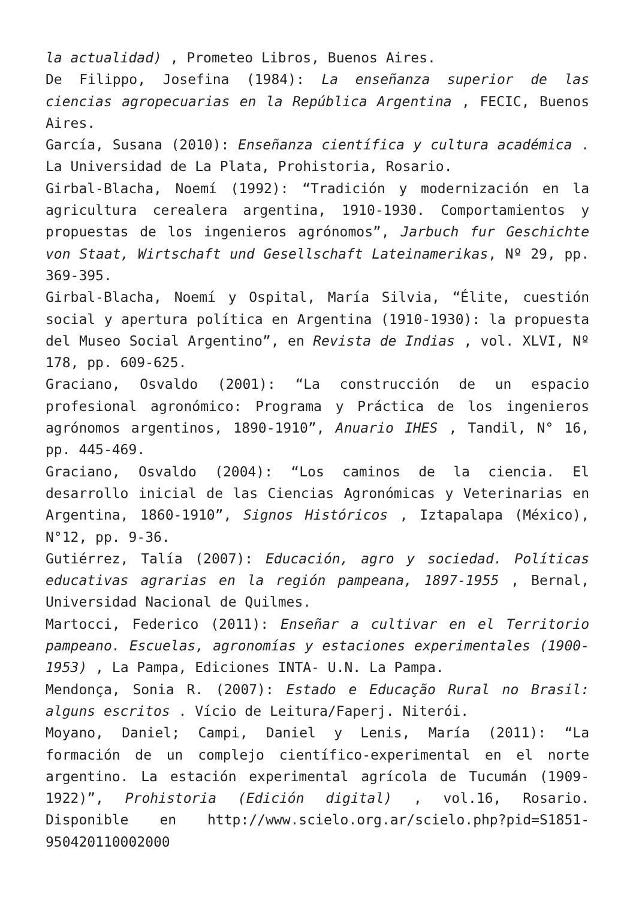la actualidad) , Prometeo Libros, Buenos Aires.
De Filippo, Josefina (1984): La enseñanza superior de las ciencias agropecuarias en la República Argentina , FECIC, Buenos Aires.
García, Susana (2010): Enseñanza científica y cultura académica . La Universidad de La Plata, Prohistoria, Rosario.
Girbal-Blacha, Noemí (1992): “Tradición y modernización en la agricultura cerealera argentina, 1910-1930. Comportamientos y propuestas de los ingenieros agrónomos”, Jarbuch fur Geschichte von Staat, Wirtschaft und Gesellschaft Lateinamerikas, Nº 29, pp. 369-395.
Girbal-Blacha, Noemí y Ospital, María Silvia, “Élite, cuestión social y apertura política en Argentina (1910-1930): la propuesta del Museo Social Argentino”, en Revista de Indias , vol. XLVI, Nº 178, pp. 609-625.
Graciano, Osvaldo (2001): “La construcción de un espacio profesional agronómico: Programa y Práctica de los ingenieros agrónomos argentinos, 1890-1910”, Anuario IHES , Tandil, N° 16, pp. 445-469.
Graciano, Osvaldo (2004): “Los caminos de la ciencia. El desarrollo inicial de las Ciencias Agronómicas y Veterinarias en Argentina, 1860-1910”, Signos Históricos , Iztapalapa (México), N°12, pp. 9-36.
Gutiérrez, Talía (2007): Educación, agro y sociedad. Políticas educativas agrarias en la región pampeana, 1897-1955 , Bernal, Universidad Nacional de Quilmes.
Martocci, Federico (2011): Enseñar a cultivar en el Territorio pampeano. Escuelas, agronomías y estaciones experimentales (1900-1953) , La Pampa, Ediciones INTA- U.N. La Pampa.
Mendonça, Sonia R. (2007): Estado e Educação Rural no Brasil: alguns escritos . Vício de Leitura/Faperj. Niterói.
Moyano, Daniel; Campi, Daniel y Lenis, María (2011): “La formación de un complejo científico-experimental en el norte argentino. La estación experimental agrícola de Tucumán (1909-1922)”, Prohistoria (Edición digital) , vol.16, Rosario. Disponible en http://www.scielo.org.ar/scielo.php?pid=S1851-950420110002000